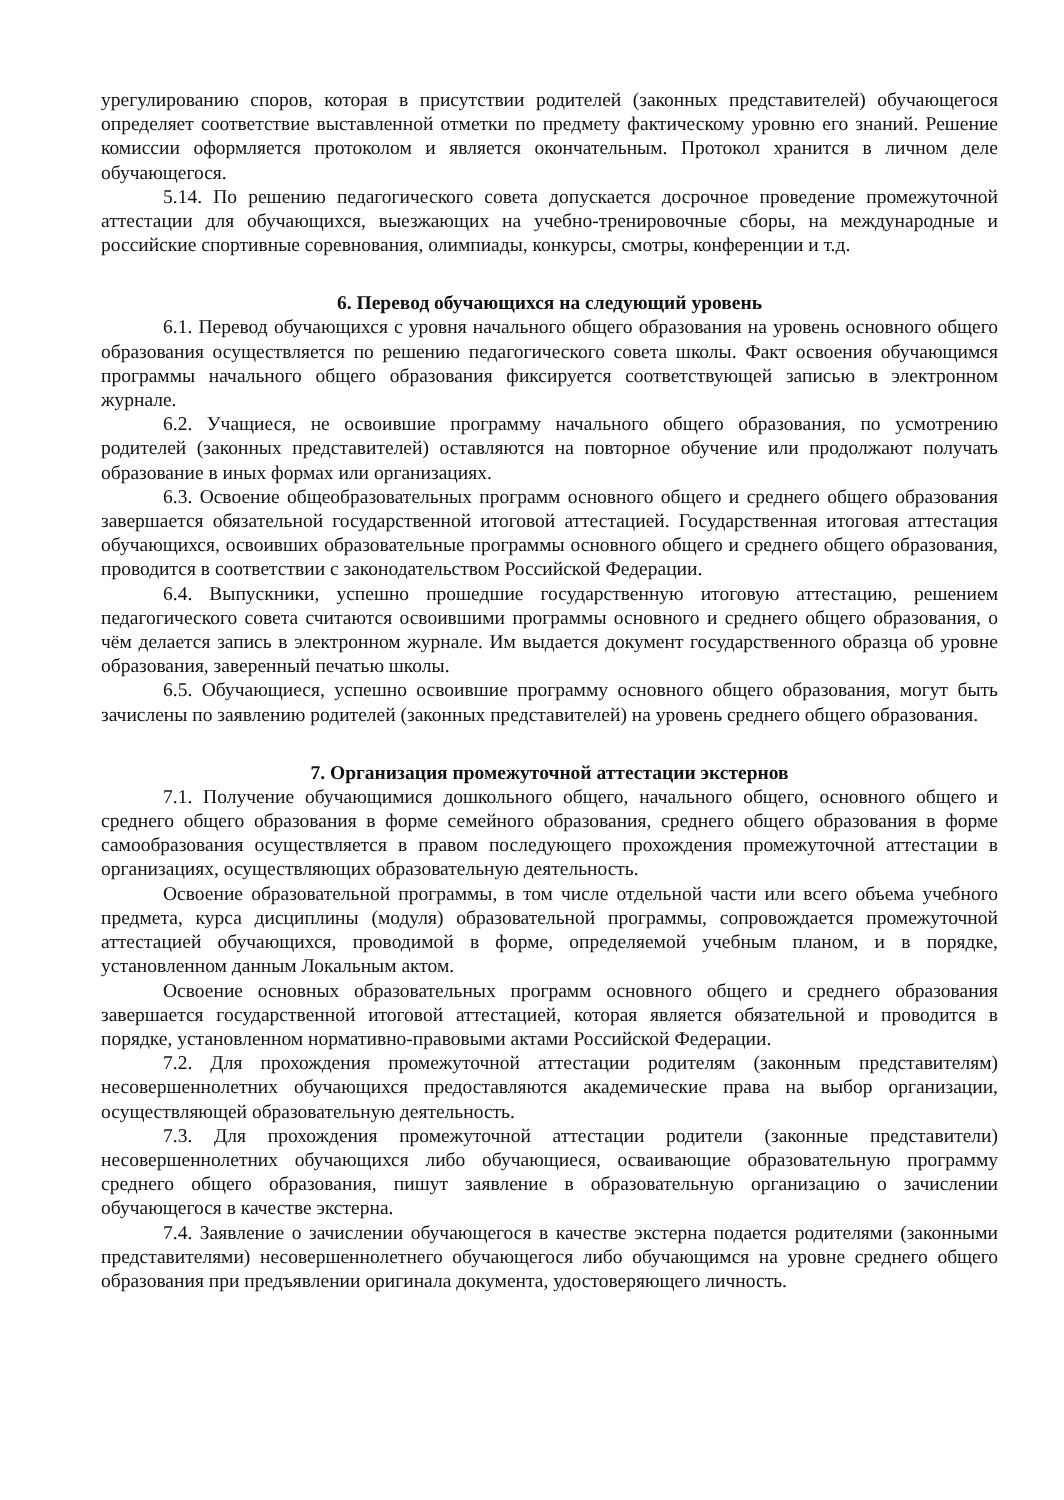урегулированию споров, которая в присутствии родителей (законных представителей) обучающегося определяет соответствие выставленной отметки по предмету фактическому уровню его знаний. Решение комиссии оформляется протоколом и является окончательным. Протокол хранится в личном деле обучающегося.
5.14. По решению педагогического совета допускается досрочное проведение промежуточной аттестации для обучающихся, выезжающих на учебно-тренировочные сборы, на международные и российские спортивные соревнования, олимпиады, конкурсы, смотры, конференции и т.д.
6. Перевод обучающихся на следующий уровень
6.1. Перевод обучающихся с уровня начального общего образования на уровень основного общего образования осуществляется по решению педагогического совета школы. Факт освоения обучающимся программы начального общего образования фиксируется соответствующей записью в электронном журнале.
6.2. Учащиеся, не освоившие программу начального общего образования, по усмотрению родителей (законных представителей) оставляются на повторное обучение или продолжают получать образование в иных формах или организациях.
6.3. Освоение общеобразовательных программ основного общего и среднего общего образования завершается обязательной государственной итоговой аттестацией. Государственная итоговая аттестация обучающихся, освоивших образовательные программы основного общего и среднего общего образования, проводится в соответствии с законодательством Российской Федерации.
6.4. Выпускники, успешно прошедшие государственную итоговую аттестацию, решением педагогического совета считаются освоившими программы основного и среднего общего образования, о чём делается запись в электронном журнале. Им выдается документ государственного образца об уровне образования, заверенный печатью школы.
6.5. Обучающиеся, успешно освоившие программу основного общего образования, могут быть зачислены по заявлению родителей (законных представителей) на уровень среднего общего образования.
7. Организация промежуточной аттестации экстернов
7.1. Получение обучающимися дошкольного общего, начального общего, основного общего и среднего общего образования в форме семейного образования, среднего общего образования в форме самообразования осуществляется в правом последующего прохождения промежуточной аттестации в организациях, осуществляющих образовательную деятельность.
Освоение образовательной программы, в том числе отдельной части или всего объема учебного предмета, курса дисциплины (модуля) образовательной программы, сопровождается промежуточной аттестацией обучающихся, проводимой в форме, определяемой учебным планом, и в порядке, установленном данным Локальным актом.
Освоение основных образовательных программ основного общего и среднего образования завершается государственной итоговой аттестацией, которая является обязательной и проводится в порядке, установленном нормативно-правовыми актами Российской Федерации.
7.2. Для прохождения промежуточной аттестации родителям (законным представителям) несовершеннолетних обучающихся предоставляются академические права на выбор организации, осуществляющей образовательную деятельность.
7.3. Для прохождения промежуточной аттестации родители (законные представители) несовершеннолетних обучающихся либо обучающиеся, осваивающие образовательную программу среднего общего образования, пишут заявление в образовательную организацию о зачислении обучающегося в качестве экстерна.
7.4. Заявление о зачислении обучающегося в качестве экстерна подается родителями (законными представителями) несовершеннолетнего обучающегося либо обучающимся на уровне среднего общего образования при предъявлении оригинала документа, удостоверяющего личность.